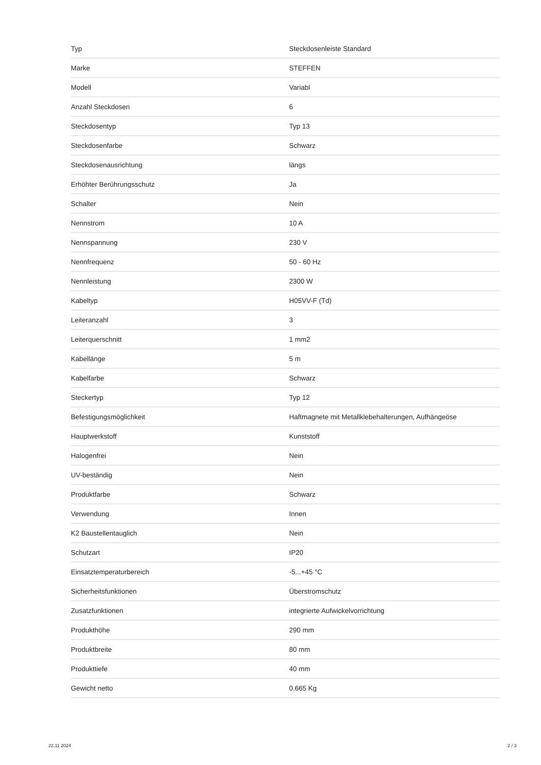| Typ | Steckdosenleiste Standard |
| Marke | STEFFEN |
| Modell | Variabl |
| Anzahl Steckdosen | 6 |
| Steckdosentyp | Typ 13 |
| Steckdosenfarbe | Schwarz |
| Steckdosenausrichtung | längs |
| Erhöhter Berührungsschutz | Ja |
| Schalter | Nein |
| Nennstrom | 10 A |
| Nennspannung | 230 V |
| Nennfrequenz | 50 - 60 Hz |
| Nennleistung | 2300 W |
| Kabeltyp | H05VV-F (Td) |
| Leiteranzahl | 3 |
| Leiterquerschnitt | 1 mm2 |
| Kabellänge | 5 m |
| Kabelfarbe | Schwarz |
| Steckertyp | Typ 12 |
| Befestigungsmöglichkeit | Haftmagnete mit Metallklebehalterungen, Aufhängeöse |
| Hauptwerkstoff | Kunststoff |
| Halogenfrei | Nein |
| UV-beständig | Nein |
| Produktfarbe | Schwarz |
| Verwendung | Innen |
| K2 Baustellentauglich | Nein |
| Schutzart | IP20 |
| Einsatztemperaturbereich | -5...+45 °C |
| Sicherheitsfunktionen | Überstromschutz |
| Zusatzfunktionen | integrierte Aufwickelvorrichtung |
| Produkthöhe | 290 mm |
| Produktbreite | 80 mm |
| Produkttiefe | 40 mm |
| Gewicht netto | 0.665 Kg |
22.11.2024 2 / 3